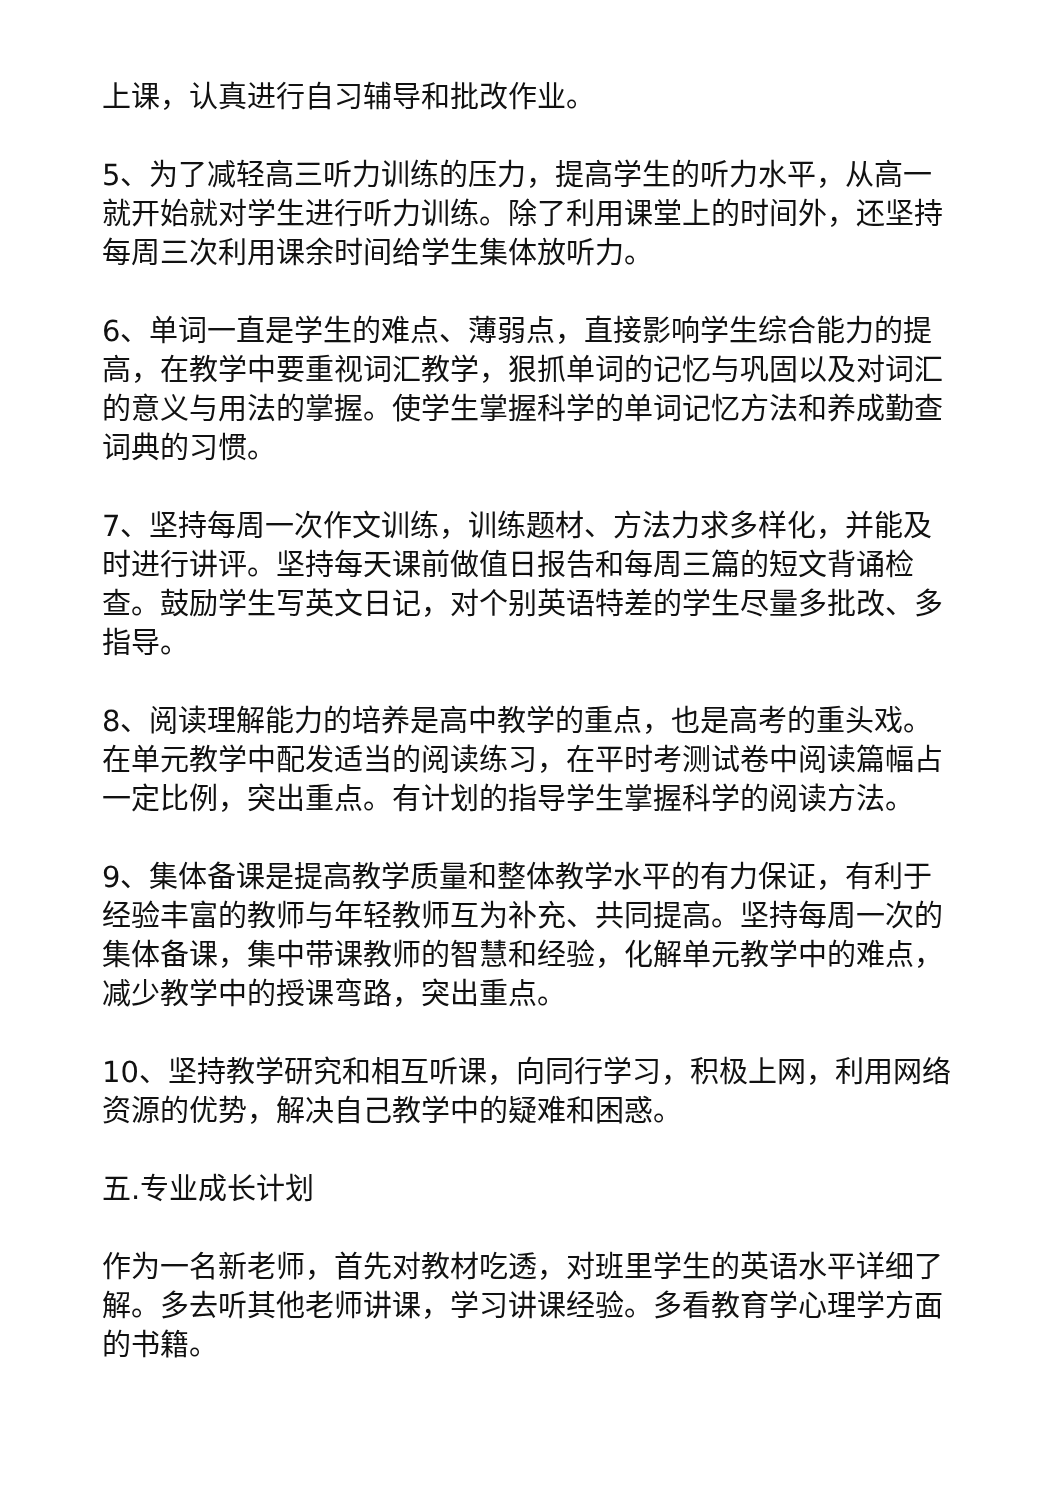上课，认真进行自习辅导和批改作业。
5、为了减轻高三听力训练的压力，提高学生的听力水平，从高一就开始就对学生进行听力训练。除了利用课堂上的时间外，还坚持每周三次利用课余时间给学生集体放听力。
6、单词一直是学生的难点、薄弱点，直接影响学生综合能力的提高，在教学中要重视词汇教学，狠抓单词的记忆与巩固以及对词汇的意义与用法的掌握。使学生掌握科学的单词记忆方法和养成勤查词典的习惯。
7、坚持每周一次作文训练，训练题材、方法力求多样化，并能及时进行讲评。坚持每天课前做值日报告和每周三篇的短文背诵检查。鼓励学生写英文日记，对个别英语特差的学生尽量多批改、多指导。
8、阅读理解能力的培养是高中教学的重点，也是高考的重头戏。在单元教学中配发适当的阅读练习，在平时考测试卷中阅读篇幅占一定比例，突出重点。有计划的指导学生掌握科学的阅读方法。
9、集体备课是提高教学质量和整体教学水平的有力保证，有利于经验丰富的教师与年轻教师互为补充、共同提高。坚持每周一次的集体备课，集中带课教师的智慧和经验，化解单元教学中的难点，减少教学中的授课弯路，突出重点。
10、坚持教学研究和相互听课，向同行学习，积极上网，利用网络资源的优势，解决自己教学中的疑难和困惑。
五.专业成长计划
作为一名新老师，首先对教材吃透，对班里学生的英语水平详细了解。多去听其他老师讲课，学习讲课经验。多看教育学心理学方面的书籍。